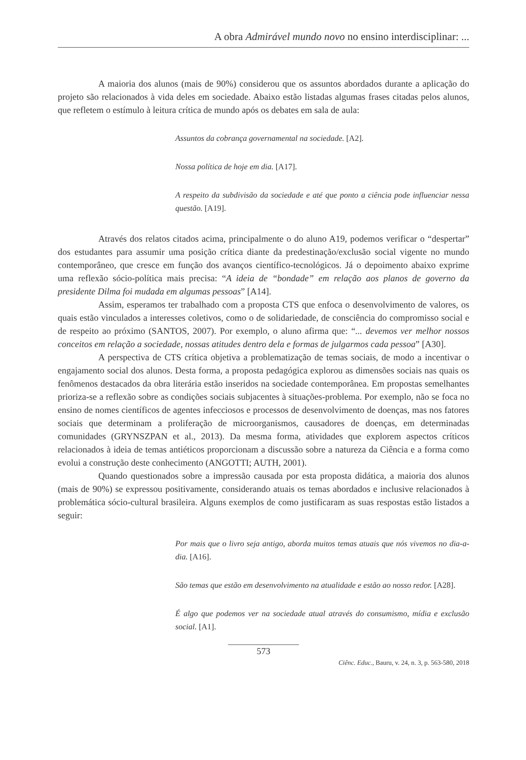A obra Admirável mundo novo no ensino interdisciplinar: ...
A maioria dos alunos (mais de 90%) considerou que os assuntos abordados durante a aplicação do projeto são relacionados à vida deles em sociedade. Abaixo estão listadas algumas frases citadas pelos alunos, que refletem o estímulo à leitura crítica de mundo após os debates em sala de aula:
Assuntos da cobrança governamental na sociedade. [A2].
Nossa política de hoje em dia. [A17].
A respeito da subdivisão da sociedade e até que ponto a ciência pode influenciar nessa questão. [A19].
Através dos relatos citados acima, principalmente o do aluno A19, podemos verificar o “despertar” dos estudantes para assumir uma posição crítica diante da predestinação/exclusão social vigente no mundo contemporâneo, que cresce em função dos avanços científico-tecnológicos. Já o depoimento abaixo exprime uma reflexão sócio-política mais precisa: “A ideia de “bondade” em relação aos planos de governo da presidente Dilma foi mudada em algumas pessoas” [A14].
Assim, esperamos ter trabalhado com a proposta CTS que enfoca o desenvolvimento de valores, os quais estão vinculados a interesses coletivos, como o de solidariedade, de consciência do compromisso social e de respeito ao próximo (SANTOS, 2007). Por exemplo, o aluno afirma que: “... devemos ver melhor nossos conceitos em relação a sociedade, nossas atitudes dentro dela e formas de julgarmos cada pessoa” [A30].
A perspectiva de CTS crítica objetiva a problematização de temas sociais, de modo a incentivar o engajamento social dos alunos. Desta forma, a proposta pedagógica explorou as dimensões sociais nas quais os fenômenos destacados da obra literária estão inseridos na sociedade contemporânea. Em propostas semelhantes prioriza-se a reflexão sobre as condições sociais subjacentes à situações-problema. Por exemplo, não se foca no ensino de nomes científicos de agentes infecciosos e processos de desenvolvimento de doenças, mas nos fatores sociais que determinam a proliferação de microorganismos, causadores de doenças, em determinadas comunidades (GRYNSZPAN et al., 2013). Da mesma forma, atividades que explorem aspectos críticos relacionados à ideia de temas antiéticos proporcionam a discussão sobre a natureza da Ciência e a forma como evolui a construção deste conhecimento (ANGOTTI; AUTH, 2001).
Quando questionados sobre a impressão causada por esta proposta didática, a maioria dos alunos (mais de 90%) se expressou positivamente, considerando atuais os temas abordados e inclusive relacionados à problemática sócio-cultural brasileira. Alguns exemplos de como justificaram as suas respostas estão listados a seguir:
Por mais que o livro seja antigo, aborda muitos temas atuais que nós vivemos no dia-a-dia. [A16].
São temas que estão em desenvolvimento na atualidade e estão ao nosso redor. [A28].
É algo que podemos ver na sociedade atual através do consumismo, mídia e exclusão social. [A1].
573
Ciênc. Educ., Bauru, v. 24, n. 3, p. 563-580, 2018